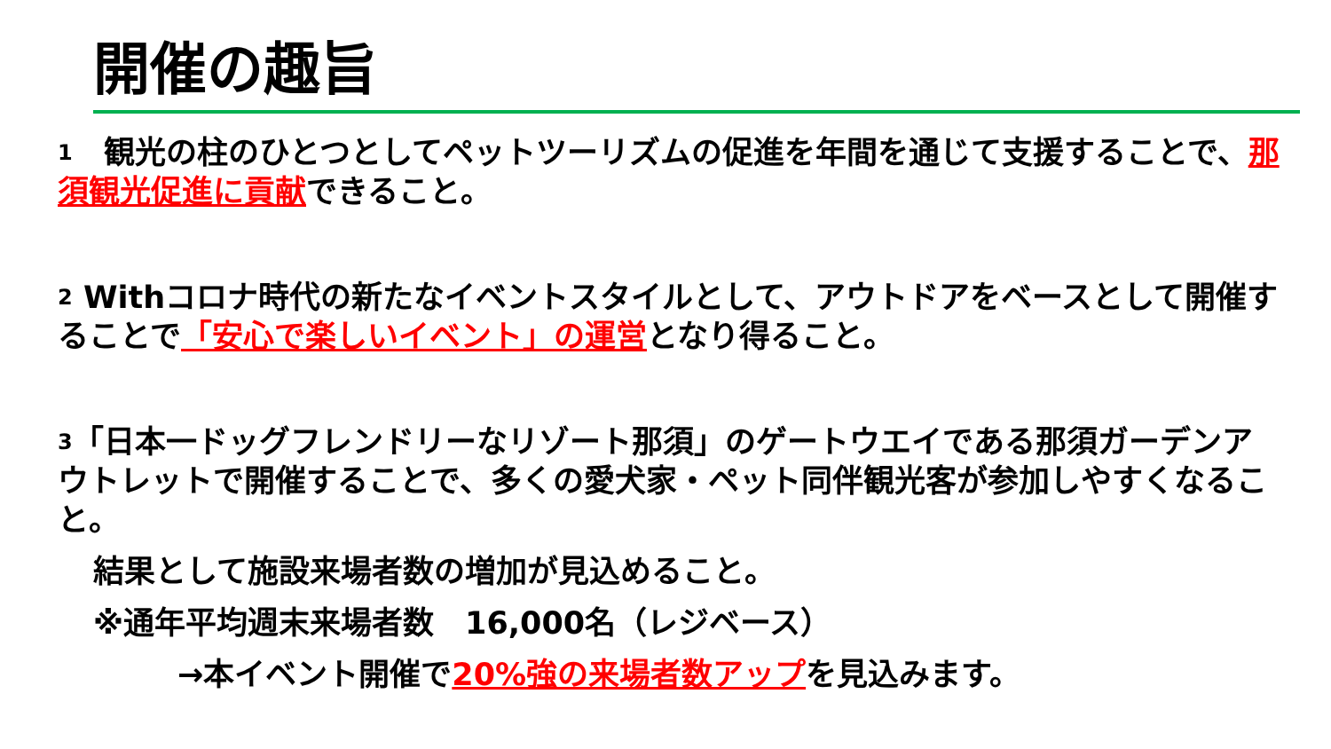開催の趣旨
1　観光の柱のひとつとしてペットツーリズムの促進を年間を通じて支援することで、那須観光促進に貢献できること。
2 Withコロナ時代の新たなイベントスタイルとして、アウトドアをベースとして開催することで「安心で楽しいイベント」の運営となり得ること。
3「日本一ドッグフレンドリーなリゾート那須」のゲートウエイである那須ガーデンアウトレットで開催することで、多くの愛犬家・ペット同伴観光客が参加しやすくなること。
結果として施設来場者数の増加が見込めること。
※通年平均週末来場者数　16,000名（レジベース）
→本イベント開催で20%強の来場者数アップを見込みます。